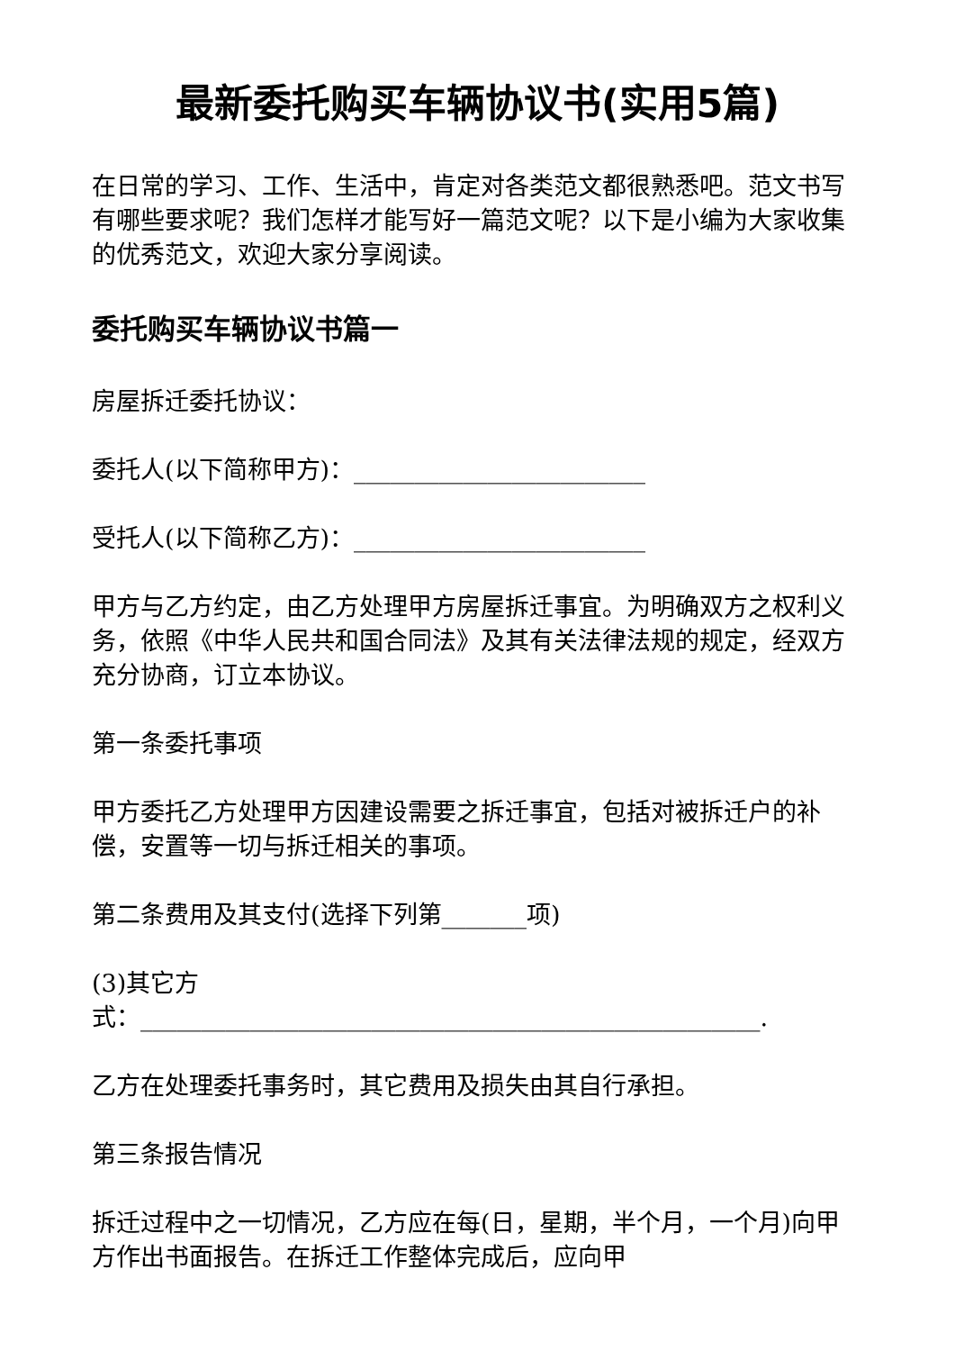最新委托购买车辆协议书(实用5篇)
在日常的学习、工作、生活中，肯定对各类范文都很熟悉吧。范文书写有哪些要求呢？我们怎样才能写好一篇范文呢？以下是小编为大家收集的优秀范文，欢迎大家分享阅读。
委托购买车辆协议书篇一
房屋拆迁委托协议：
委托人(以下简称甲方)：________________________
受托人(以下简称乙方)：________________________
甲方与乙方约定，由乙方处理甲方房屋拆迁事宜。为明确双方之权利义务，依照《中华人民共和国合同法》及其有关法律法规的规定，经双方充分协商，订立本协议。
第一条委托事项
甲方委托乙方处理甲方因建设需要之拆迁事宜，包括对被拆迁户的补偿，安置等一切与拆迁相关的事项。
第二条费用及其支付(选择下列第_______项)
(3)其它方
式：___________________________________________________.
乙方在处理委托事务时，其它费用及损失由其自行承担。
第三条报告情况
拆迁过程中之一切情况，乙方应在每(日，星期，半个月，一个月)向甲方作出书面报告。在拆迁工作整体完成后，应向甲